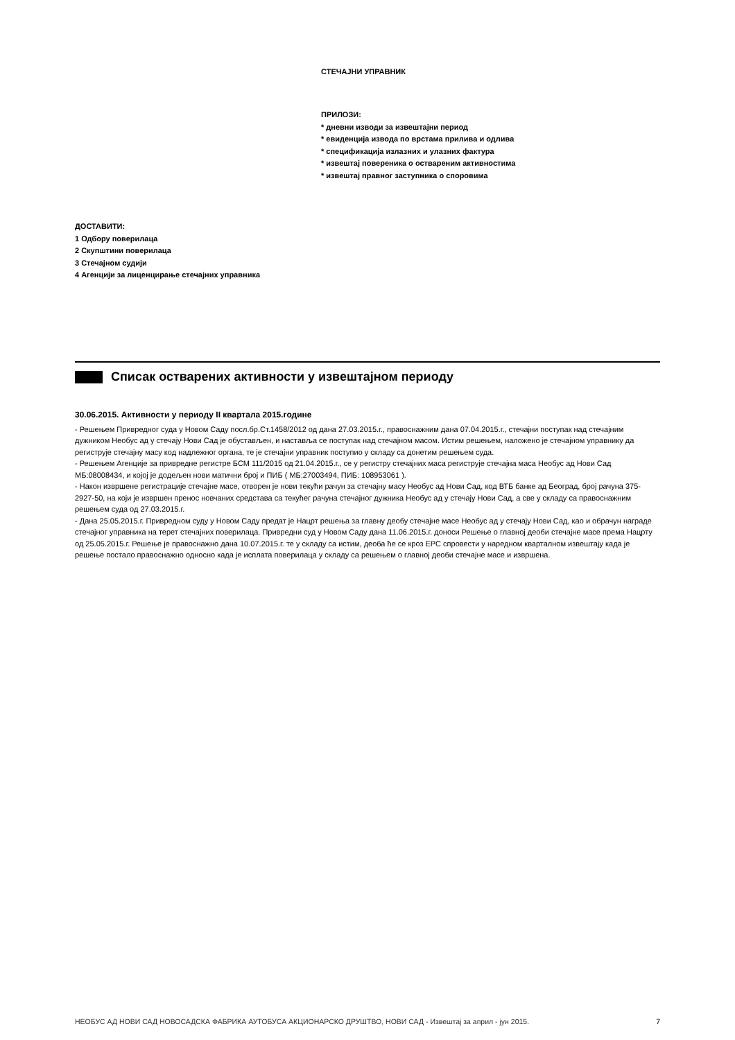СТЕЧАЈНИ УПРАВНИК
ПРИЛОЗИ:
* дневни изводи за извештајни период
* евиденција извода по врстама прилива и одлива
* спецификација излазних и улазних фактура
* извештај повереника о оствареним активностима
* извештај правног заступника о споровима
ДОСТАВИТИ:
1 Одбору поверилаца
2 Скупштини поверилаца
3 Стечајном судији
4 Агенцији за лиценцирање стечајних управника
Списак остварених активности у извештајном периоду
30.06.2015. Активности у периоду II квартала 2015.године
- Решењем Привредног суда у Новом Саду посл.бр.Ст.1458/2012 од дана 27.03.2015.г., правоснажним дана 07.04.2015.г., стечајни поступак над стечајним дужником Необус ад у стечају Нови Сад је обустављен, и наставља се поступак над стечајном масом. Истим решењем, наложено је стечајном управнику да региструје стечајну масу код надлежног органа, те је стечајни управник поступио у складу са донетим решењем суда.
- Решењем Агенције за привредне регистре БСМ 111/2015 од 21.04.2015.г., се у регистру стечајних маса региструје стечајна маса Необус ад Нови Сад МБ:08008434, и којој је додељен нови матични број и ПИБ ( МБ:27003494, ПИБ: 108953061 ).
- Након извршене регистрације стечајне масе, отворен је нови текући рачун за стечајну масу Необус ад Нови Сад, код ВТБ банке ад Београд, број рачуна 375-2927-50, на који је извршен пренос новчаних средстава са текућег рачуна стечајног дужника Необус ад у стечају Нови Сад, а све у складу са правоснажним решењем суда од 27.03.2015.г.
- Дана 25.05.2015.г. Привредном суду у Новом Саду предат је Нацрт решења за главну деобу стечајне масе Необус ад у стечају Нови Сад, као и обрачун награде стечајног управника на терет стечајних поверилаца. Привредни суд у Новом Саду дана 11.06.2015.г. доноси Решење о главној деоби стечајне масе према Нацрту од 25.05.2015.г. Решење је правоснажно дана 10.07.2015.г. те у складу са истим, деоба ће се кроз ЕРС спровести у наредном кварталном извештају када је решење постало правоснажно односно када је исплата поверилаца у складу са решењем о главној деоби стечајне масе и извршена.
НЕОБУС АД НОВИ САД НОВОСАДСКА ФАБРИКА АУТОБУСА АКЦИОНАРСКО ДРУШТВО, НОВИ САД - Извештај за април - јун 2015. 7